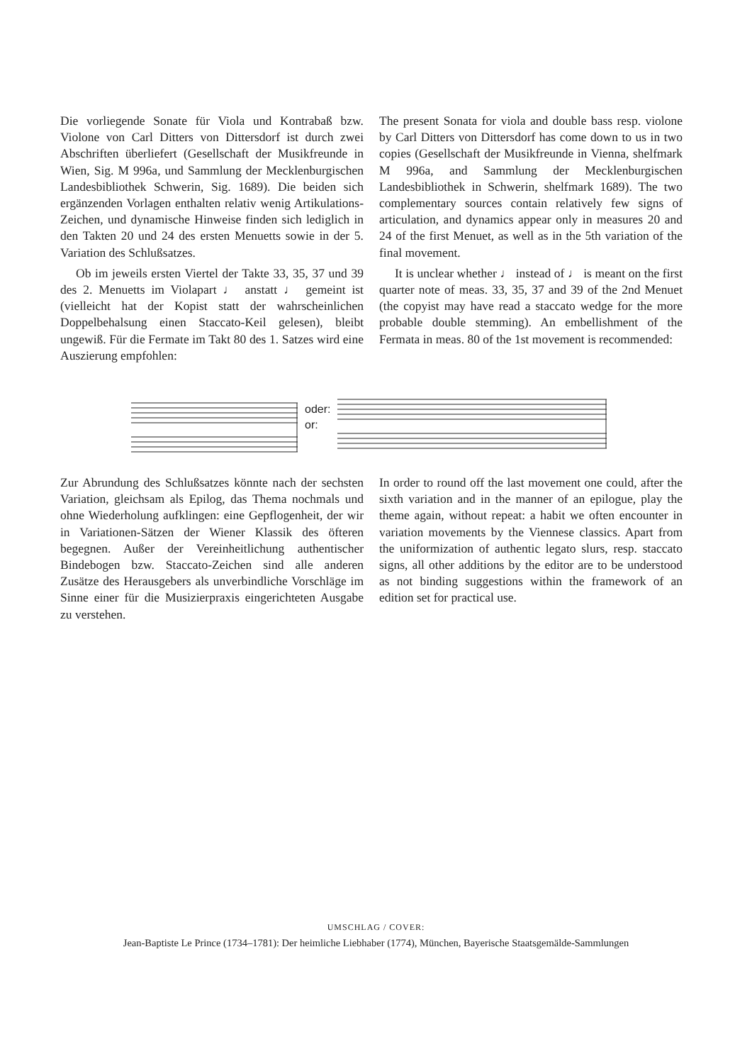Die vorliegende Sonate für Viola und Kontrabaß bzw. Violone von Carl Ditters von Dittersdorf ist durch zwei Abschriften überliefert (Gesellschaft der Musikfreunde in Wien, Sig. M 996a, und Sammlung der Mecklenburgischen Landesbibliothek Schwerin, Sig. 1689). Die beiden sich ergänzenden Vorlagen enthalten relativ wenig Artikulations-Zeichen, und dynamische Hinweise finden sich lediglich in den Takten 20 und 24 des ersten Menuetts sowie in der 5. Variation des Schlußsatzes.
Ob im jeweils ersten Viertel der Takte 33, 35, 37 und 39 des 2. Menuetts im Violapart ♩ anstatt ♩ gemeint ist (vielleicht hat der Kopist statt der wahrscheinlichen Doppelbehalsung einen Staccato-Keil gelesen), bleibt ungewiß. Für die Fermate im Takt 80 des 1. Satzes wird eine Auszierung empfohlen:
The present Sonata for viola and double bass resp. violone by Carl Ditters von Dittersdorf has come down to us in two copies (Gesellschaft der Musikfreunde in Vienna, shelfmark M 996a, and Sammlung der Mecklenburgischen Landesbibliothek in Schwerin, shelfmark 1689). The two complementary sources contain relatively few signs of articulation, and dynamics appear only in measures 20 and 24 of the first Menuet, as well as in the 5th variation of the final movement.
It is unclear whether ♩ instead of ♩ is meant on the first quarter note of meas. 33, 35, 37 and 39 of the 2nd Menuet (the copyist may have read a staccato wedge for the more probable double stemming). An embellishment of the Fermata in meas. 80 of the 1st movement is recommended:
oder:
or:
Zur Abrundung des Schlußsatzes könnte nach der sechsten Variation, gleichsam als Epilog, das Thema nochmals und ohne Wiederholung aufklingen: eine Gepflogenheit, der wir in Variationen-Sätzen der Wiener Klassik des öfteren begegnen. Außer der Vereinheitlichung authentischer Bindebogen bzw. Staccato-Zeichen sind alle anderen Zusätze des Herausgebers als unverbindliche Vorschläge im Sinne einer für die Musizierpraxis eingerichteten Ausgabe zu verstehen.
In order to round off the last movement one could, after the sixth variation and in the manner of an epilogue, play the theme again, without repeat: a habit we often encounter in variation movements by the Viennese classics. Apart from the uniformization of authentic legato slurs, resp. staccato signs, all other additions by the editor are to be understood as not binding suggestions within the framework of an edition set for practical use.
UMSCHLAG / COVER:
Jean-Baptiste Le Prince (1734–1781): Der heimliche Liebhaber (1774), München, Bayerische Staatsgemälde-Sammlungen